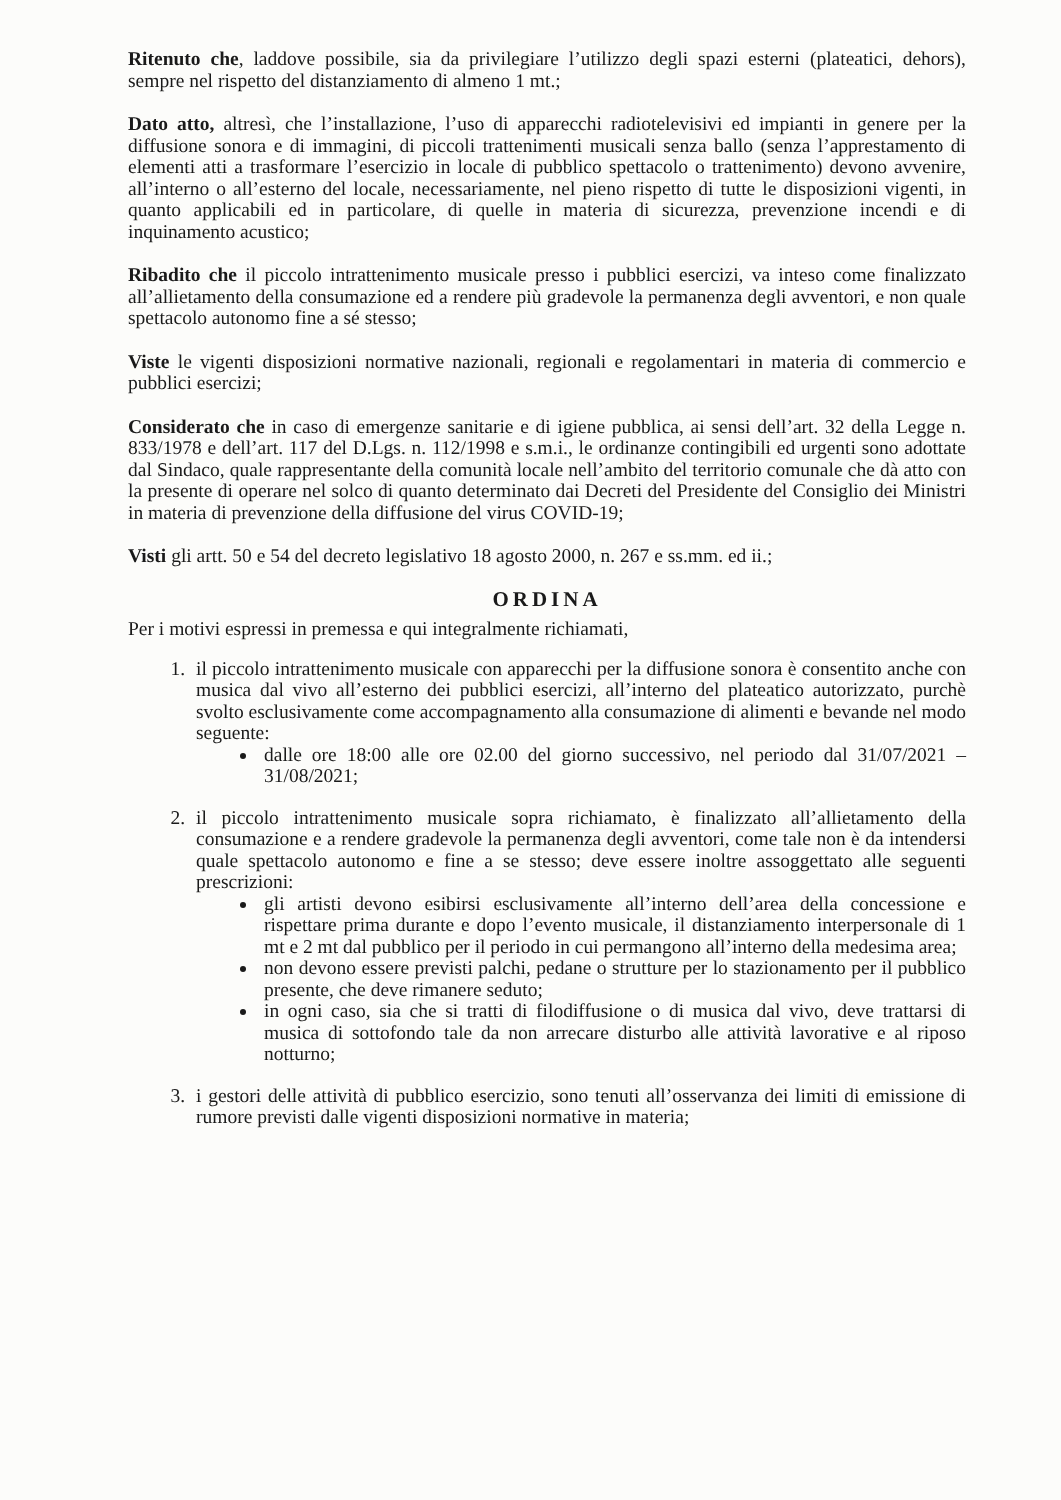Ritenuto che, laddove possibile, sia da privilegiare l’utilizzo degli spazi esterni (plateatici, dehors), sempre nel rispetto del distanziamento di almeno 1 mt.;
Dato atto, altresì, che l’installazione, l’uso di apparecchi radiotelevisivi ed impianti in genere per la diffusione sonora e di immagini, di piccoli trattenimenti musicali senza ballo (senza l’apprestamento di elementi atti a trasformare l’esercizio in locale di pubblico spettacolo o trattenimento) devono avvenire, all’interno o all’esterno del locale, necessariamente, nel pieno rispetto di tutte le disposizioni vigenti, in quanto applicabili ed in particolare, di quelle in materia di sicurezza, prevenzione incendi e di inquinamento acustico;
Ribadito che il piccolo intrattenimento musicale presso i pubblici esercizi, va inteso come finalizzato all’allietamento della consumazione ed a rendere più gradevole la permanenza degli avventori, e non quale spettacolo autonomo fine a sé stesso;
Viste le vigenti disposizioni normative nazionali, regionali e regolamentari in materia di commercio e pubblici esercizi;
Considerato che in caso di emergenze sanitarie e di igiene pubblica, ai sensi dell’art. 32 della Legge n. 833/1978 e dell’art. 117 del D.Lgs. n. 112/1998 e s.m.i., le ordinanze contingibili ed urgenti sono adottate dal Sindaco, quale rappresentante della comunità locale nell’ambito del territorio comunale che dà atto con la presente di operare nel solco di quanto determinato dai Decreti del Presidente del Consiglio dei Ministri in materia di prevenzione della diffusione del virus COVID-19;
Visti gli artt. 50 e 54 del decreto legislativo 18 agosto 2000, n. 267 e ss.mm. ed ii.;
ORDINA
Per i motivi espressi in premessa e qui integralmente richiamati,
1. il piccolo intrattenimento musicale con apparecchi per la diffusione sonora è consentito anche con musica dal vivo all’esterno dei pubblici esercizi, all’interno del plateatico autorizzato, purchè svolto esclusivamente come accompagnamento alla consumazione di alimenti e bevande nel modo seguente:
dalle ore 18:00 alle ore 02.00 del giorno successivo, nel periodo dal 31/07/2021 – 31/08/2021;
2. il piccolo intrattenimento musicale sopra richiamato, è finalizzato all’allietamento della consumazione e a rendere gradevole la permanenza degli avventori, come tale non è da intendersi quale spettacolo autonomo e fine a se stesso; deve essere inoltre assoggettato alle seguenti prescrizioni:
gli artisti devono esibirsi esclusivamente all’interno dell’area della concessione e rispettare prima durante e dopo l’evento musicale, il distanziamento interpersonale di 1 mt e 2 mt dal pubblico per il periodo in cui permangono all’interno della medesima area;
non devono essere previsti palchi, pedane o strutture per lo stazionamento per il pubblico presente, che deve rimanere seduto;
in ogni caso, sia che si tratti di filodiffusione o di musica dal vivo, deve trattarsi di musica di sottofondo tale da non arrecare disturbo alle attività lavorative e al riposo notturno;
3. i gestori delle attività di pubblico esercizio, sono tenuti all’osservanza dei limiti di emissione di rumore previsti dalle vigenti disposizioni normative in materia;